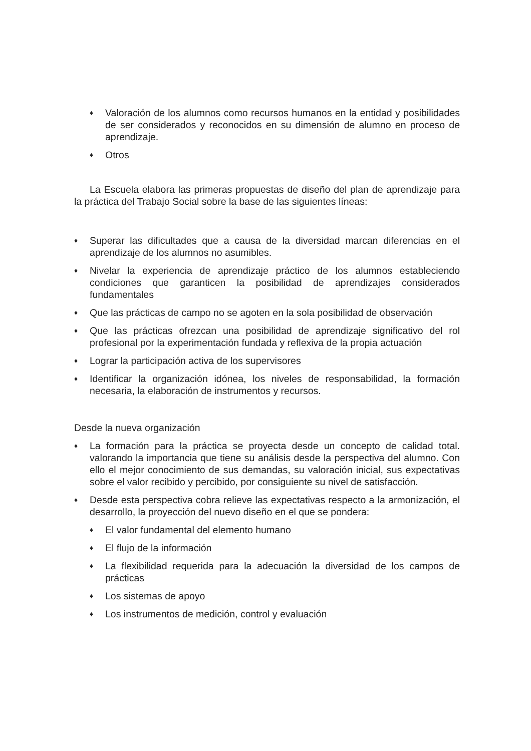♦ Valoración de los alumnos como recursos humanos en la entidad y posibilidades de ser considerados y reconocidos en su dimensión de alumno en proceso de aprendizaje.
♦ Otros
La Escuela elabora las primeras propuestas de diseño del plan de aprendizaje para la práctica del Trabajo Social sobre la base de las siguientes líneas:
♦ Superar las dificultades que a causa de la diversidad marcan diferencias en el aprendizaje de los alumnos no asumibles.
♦ Nivelar la experiencia de aprendizaje práctico de los alumnos estableciendo condiciones que garanticen la posibilidad de aprendizajes considerados fundamentales
♦ Que las prácticas de campo no se agoten en la sola posibilidad de observación
♦ Que las prácticas ofrezcan una posibilidad de aprendizaje significativo del rol profesional por la experimentación fundada y reflexiva de la propia actuación
♦ Lograr la participación activa de los supervisores
♦ Identificar la organización idónea, los niveles de responsabilidad, la formación necesaria, la elaboración de instrumentos y recursos.
Desde la nueva organización
♦ La formación para la práctica se proyecta desde un concepto de calidad total. valorando la importancia que tiene su análisis desde la perspectiva del alumno. Con ello el mejor conocimiento de sus demandas, su valoración inicial, sus expectativas sobre el valor recibido y percibido, por consiguiente su nivel de satisfacción.
♦ Desde esta perspectiva cobra relieve las expectativas respecto a la armonización, el desarrollo, la proyección del nuevo diseño en el que se pondera:
♦ El valor fundamental del elemento humano
♦ El flujo de la información
♦ La flexibilidad requerida para la adecuación la diversidad de los campos de prácticas
♦ Los sistemas de apoyo
♦ Los instrumentos de medición, control y evaluación